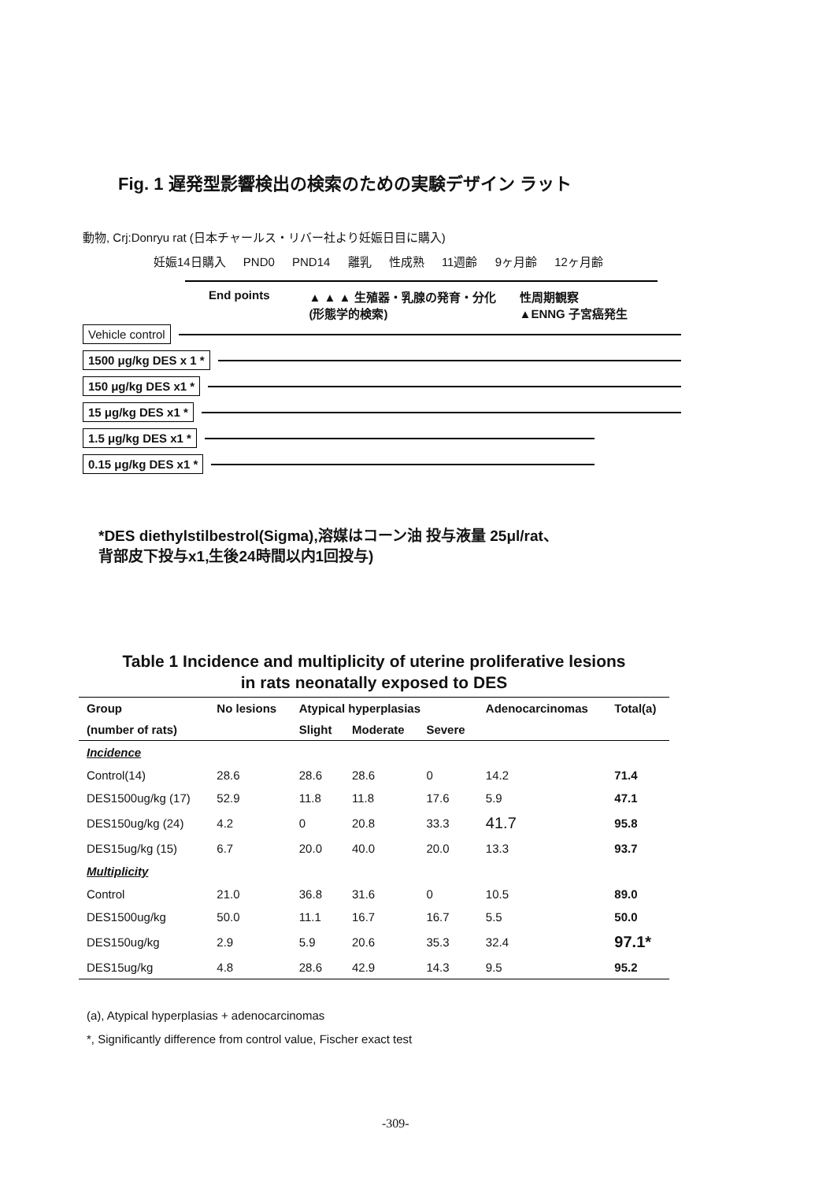Fig. 1 遅発型影響検出の検索のための実験デザイン ラット
動物, Crj:Donryu rat (日本チャールス・リバー社より妊娠日目に購入)
妊娠14日購入 PND0 PND14 離乳 性成熟 11週齢 9ヶ月齢 12ヶ月齢
End points ▲ ▲ ▲ 生殖器・乳腺の発育・分化
(形態学的検索) 性周期観察
▲ENNG 子宮癌発生
Vehicle control
1500 μg/kg DES x 1 *
150 μg/kg DES x1 *
15 μg/kg DES x1 *
1.5 μg/kg DES x1 *
0.15 μg/kg DES x1 *
*DES diethylstilbestrol(Sigma),溶媒はコーン油 投与液量 25μl/rat、
背部皮下投与x1,生後24時間以内1回投与)
Table 1 Incidence and multiplicity of uterine proliferative lesions
in rats neonatally exposed to DES
| Group | No lesions | Atypical hyperplasias | | | Adenocarcinomas | Total(a) |
| --- | --- | --- | --- | --- | --- | --- |
| (number of rats) | | Slight | Moderate | Severe | | |
| Incidence | | | | | | |
| Control(14) | 28.6 | 28.6 | 28.6 | 0 | 14.2 | 71.4 |
| DES1500ug/kg (17) | 52.9 | 11.8 | 11.8 | 17.6 | 5.9 | 47.1 |
| DES150ug/kg (24) | 4.2 | 0 | 20.8 | 33.3 | 41.7 | 95.8 |
| DES15ug/kg (15) | 6.7 | 20.0 | 40.0 | 20.0 | 13.3 | 93.7 |
| Multiplicity | | | | | | |
| Control | 21.0 | 36.8 | 31.6 | 0 | 10.5 | 89.0 |
| DES1500ug/kg | 50.0 | 11.1 | 16.7 | 16.7 | 5.5 | 50.0 |
| DES150ug/kg | 2.9 | 5.9 | 20.6 | 35.3 | 32.4 | 97.1* |
| DES15ug/kg | 4.8 | 28.6 | 42.9 | 14.3 | 9.5 | 95.2 |
(a), Atypical hyperplasias + adenocarcinomas
*, Significantly difference from control value, Fischer exact test
-309-